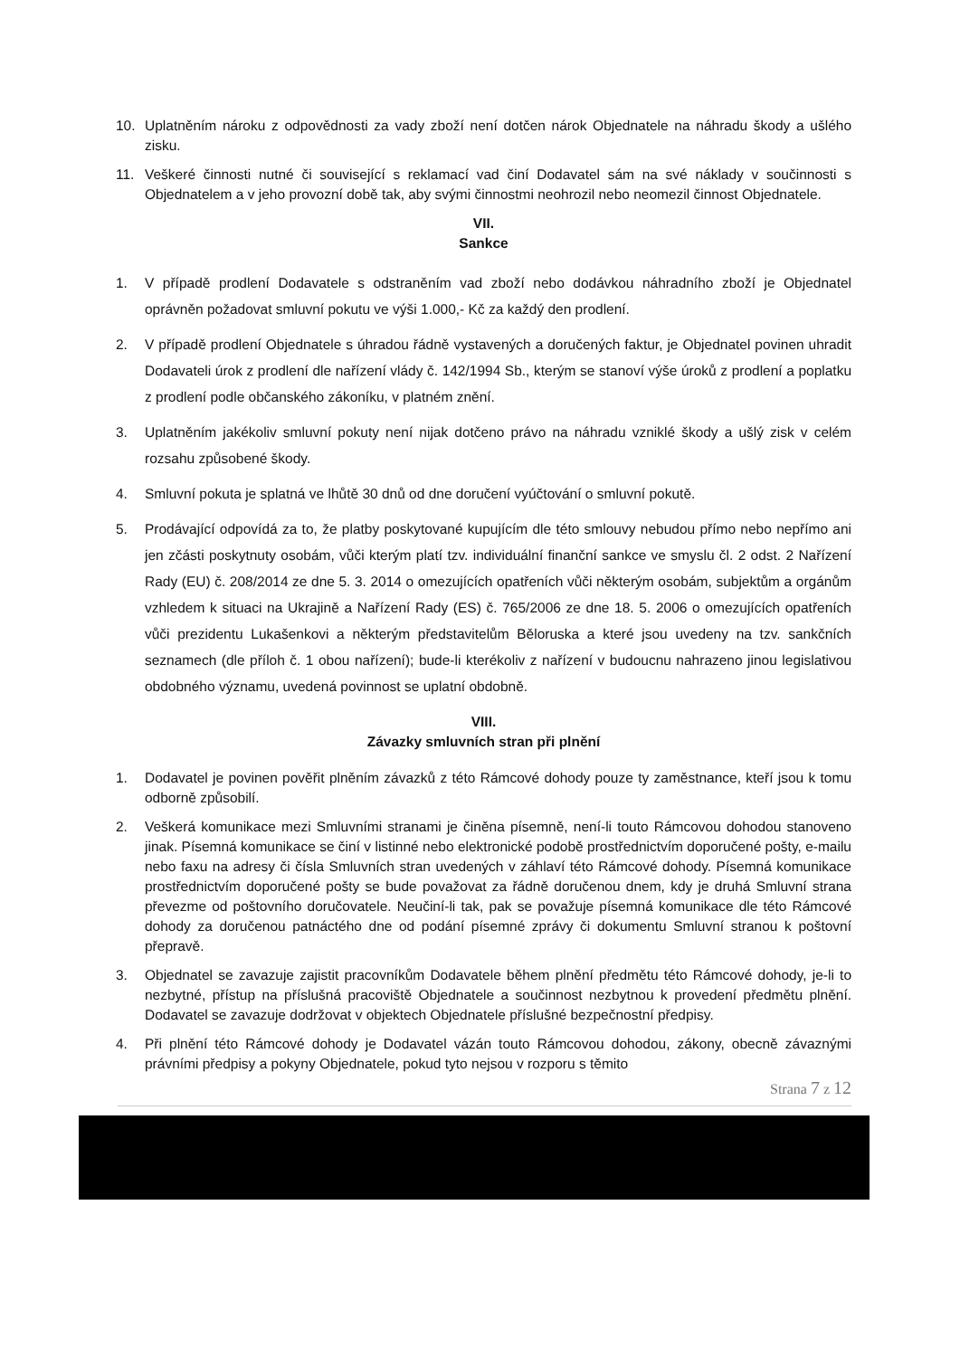10. Uplatněním nároku z odpovědnosti za vady zboží není dotčen nárok Objednatele na náhradu škody a ušlého zisku.
11. Veškeré činnosti nutné či související s reklamací vad činí Dodavatel sám na své náklady v součinnosti s Objednatelem a v jeho provozní době tak, aby svými činnostmi neohrozil nebo neomezil činnost Objednatele.
VII.
Sankce
1. V případě prodlení Dodavatele s odstraněním vad zboží nebo dodávkou náhradního zboží je Objednatel oprávněn požadovat smluvní pokutu ve výši 1.000,- Kč za každý den prodlení.
2. V případě prodlení Objednatele s úhradou řádně vystavených a doručených faktur, je Objednatel povinen uhradit Dodavateli úrok z prodlení dle nařízení vlády č. 142/1994 Sb., kterým se stanoví výše úroků z prodlení a poplatku z prodlení podle občanského zákoníku, v platném znění.
3. Uplatněním jakékoliv smluvní pokuty není nijak dotčeno právo na náhradu vzniklé škody a ušlý zisk v celém rozsahu způsobené škody.
4. Smluvní pokuta je splatná ve lhůtě 30 dnů od dne doručení vyúčtování o smluvní pokutě.
5. Prodávající odpovídá za to, že platby poskytované kupujícím dle této smlouvy nebudou přímo nebo nepřímo ani jen zčásti poskytnuty osobám, vůči kterým platí tzv. individuální finanční sankce ve smyslu čl. 2 odst. 2 Nařízení Rady (EU) č. 208/2014 ze dne 5. 3. 2014 o omezujících opatřeních vůči některým osobám, subjektům a orgánům vzhledem k situaci na Ukrajině a Nařízení Rady (ES) č. 765/2006 ze dne 18. 5. 2006 o omezujících opatřeních vůči prezidentu Lukašenkovi a některým představitelům Běloruska a které jsou uvedeny na tzv. sankčních seznamech (dle příloh č. 1 obou nařízení); bude-li kterékoliv z nařízení v budoucnu nahrazeno jinou legislativou obdobného významu, uvedená povinnost se uplatní obdobně.
VIII.
Závazky smluvních stran při plnění
1. Dodavatel je povinen pověřit plněním závazků z této Rámcové dohody pouze ty zaměstnance, kteří jsou k tomu odborně způsobilí.
2. Veškerá komunikace mezi Smluvními stranami je činěna písemně, není-li touto Rámcovou dohodou stanoveno jinak. Písemná komunikace se činí v listinné nebo elektronické podobě prostřednictvím doporučené pošty, e-mailu nebo faxu na adresy či čísla Smluvních stran uvedených v záhlaví této Rámcové dohody. Písemná komunikace prostřednictvím doporučené pošty se bude považovat za řádně doručenou dnem, kdy je druhá Smluvní strana převezme od poštovního doručovatele. Neučiní-li tak, pak se považuje písemná komunikace dle této Rámcové dohody za doručenou patnáctého dne od podání písemné zprávy či dokumentu Smluvní stranou k poštovní přepravě.
3. Objednatel se zavazuje zajistit pracovníkům Dodavatele během plnění předmětu této Rámcové dohody, je-li to nezbytné, přístup na příslušná pracoviště Objednatele a součinnost nezbytnou k provedení předmětu plnění. Dodavatel se zavazuje dodržovat v objektech Objednatele příslušné bezpečnostní předpisy.
4. Při plnění této Rámcové dohody je Dodavatel vázán touto Rámcovou dohodou, zákony, obecně závaznými právními předpisy a pokyny Objednatele, pokud tyto nejsou v rozporu s těmito
Strana 7 z 12